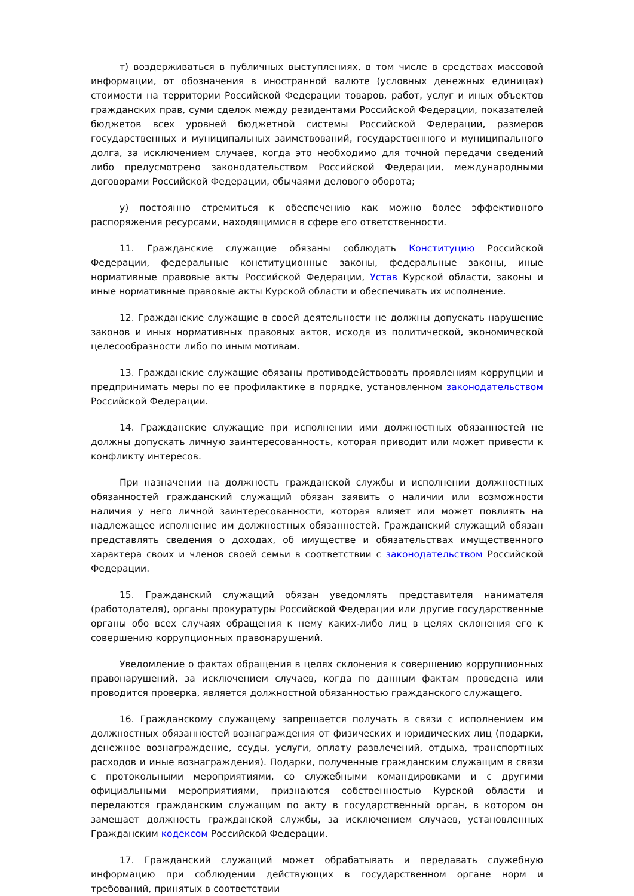т) воздерживаться в публичных выступлениях, в том числе в средствах массовой информации, от обозначения в иностранной валюте (условных денежных единицах) стоимости на территории Российской Федерации товаров, работ, услуг и иных объектов гражданских прав, сумм сделок между резидентами Российской Федерации, показателей бюджетов всех уровней бюджетной системы Российской Федерации, размеров государственных и муниципальных заимствований, государственного и муниципального долга, за исключением случаев, когда это необходимо для точной передачи сведений либо предусмотрено законодательством Российской Федерации, международными договорами Российской Федерации, обычаями делового оборота;
у) постоянно стремиться к обеспечению как можно более эффективного распоряжения ресурсами, находящимися в сфере его ответственности.
11. Гражданские служащие обязаны соблюдать Конституцию Российской Федерации, федеральные конституционные законы, федеральные законы, иные нормативные правовые акты Российской Федерации, Устав Курской области, законы и иные нормативные правовые акты Курской области и обеспечивать их исполнение.
12. Гражданские служащие в своей деятельности не должны допускать нарушение законов и иных нормативных правовых актов, исходя из политической, экономической целесообразности либо по иным мотивам.
13. Гражданские служащие обязаны противодействовать проявлениям коррупции и предпринимать меры по ее профилактике в порядке, установленном законодательством Российской Федерации.
14. Гражданские служащие при исполнении ими должностных обязанностей не должны допускать личную заинтересованность, которая приводит или может привести к конфликту интересов.
При назначении на должность гражданской службы и исполнении должностных обязанностей гражданский служащий обязан заявить о наличии или возможности наличия у него личной заинтересованности, которая влияет или может повлиять на надлежащее исполнение им должностных обязанностей. Гражданский служащий обязан представлять сведения о доходах, об имуществе и обязательствах имущественного характера своих и членов своей семьи в соответствии с законодательством Российской Федерации.
15. Гражданский служащий обязан уведомлять представителя нанимателя (работодателя), органы прокуратуры Российской Федерации или другие государственные органы обо всех случаях обращения к нему каких-либо лиц в целях склонения его к совершению коррупционных правонарушений.
Уведомление о фактах обращения в целях склонения к совершению коррупционных правонарушений, за исключением случаев, когда по данным фактам проведена или проводится проверка, является должностной обязанностью гражданского служащего.
16. Гражданскому служащему запрещается получать в связи с исполнением им должностных обязанностей вознаграждения от физических и юридических лиц (подарки, денежное вознаграждение, ссуды, услуги, оплату развлечений, отдыха, транспортных расходов и иные вознаграждения). Подарки, полученные гражданским служащим в связи с протокольными мероприятиями, со служебными командировками и с другими официальными мероприятиями, признаются собственностью Курской области и передаются гражданским служащим по акту в государственный орган, в котором он замещает должность гражданской службы, за исключением случаев, установленных Гражданским кодексом Российской Федерации.
17. Гражданский служащий может обрабатывать и передавать служебную информацию при соблюдении действующих в государственном органе норм и требований, принятых в соответствии